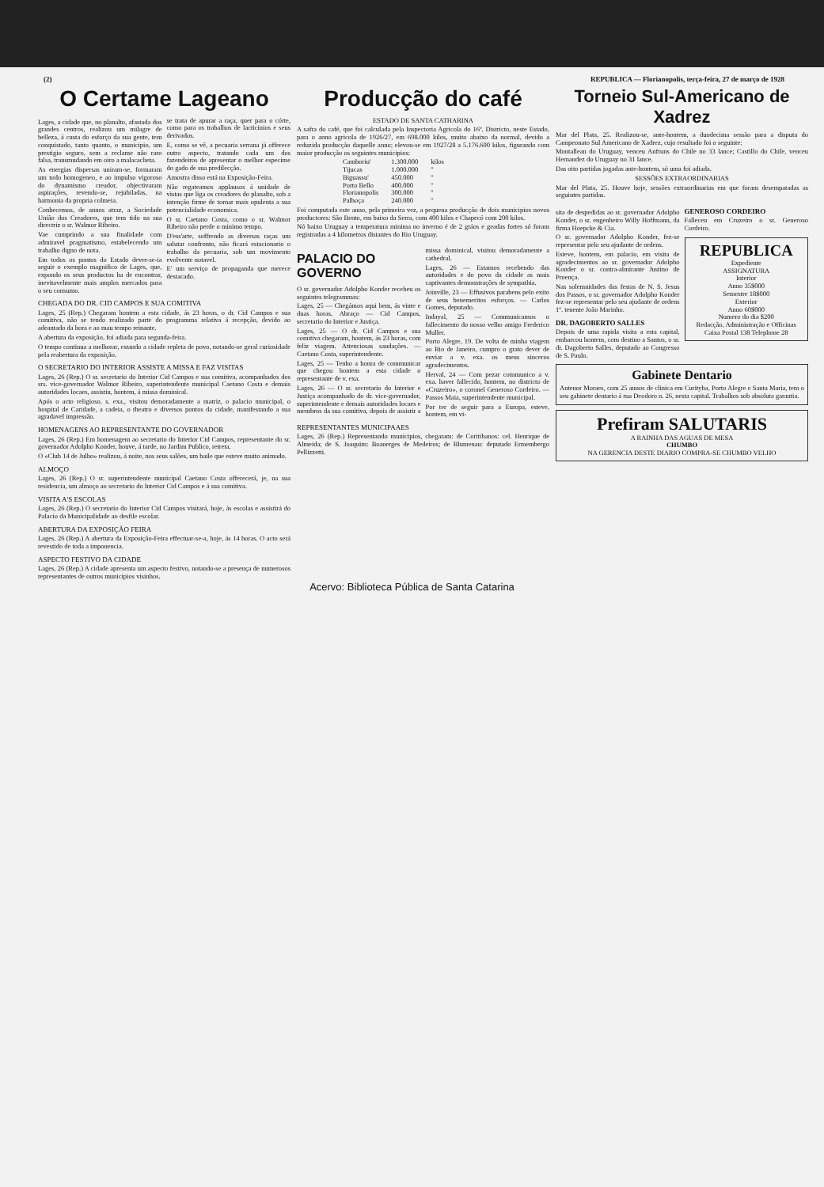(2) REPUBLICA — Florianopolis, terça-feira, 27 de março de 1928
O Certame Lageano
Lages, a cidade que, no planalto, afastada dos grandes centros, realizou um milagre de belleza, á custa do esforço da sua gente, tem conquistado, tanto quanto, o municipio, um prestigio seguro, sem a reclame não raro falsa, transmudando em oiro a malacacheta.
As energias dispersas uniram-se, formaram um todo homogeneo, e ao impulso vigoroso do dynamismo creador, objectivaram aspirações, revendo-se, rejubiladas, na harmonia da propria colmeia.
Conhecemos, de annos atraz, a Sociedade União dos Creadores, que tem tido na sua directriz o sr. Walmor Ribeiro.
Vae cumprindo a sua finalidade com admiravel pragmatismo, estabelecendo um trabalho digno de nota.
Em todos os pontos do Estado dever-se-ia seguir o exemplo magnifico de Lages, que, expondo os seus productos ha de encontrar, inevitavelmente mais amplos mercados para o seu consumo.
se trata de apurar a raça, quer para o córte, como para os trabalhos de lacticinios e seus derivados.
E, como se vê, a pecuaria serrana já offerece outro aspecto, tratando cada um dos fazendeiros de apresentar o melhor especime do gado de sua predilecção.
Amostra disso está na Exposição-Feira.
Não regateamos applausos á unidade de vistas que liga os creadores do planalto, sob a intenção firme de tornar mais opulenta a sua potencialidade economica.
O sr. Caetano Costa, como o sr. Walmor Ribeiro não perde o minimo tempo.
D'ess'arte, soffrendo as diversas raças um salutar confronto, não ficará estacionario o trabalho da pecuaria, sob um movimento evolvente notavel.
E' um serviço de propaganda que merece destacado.
CHEGADA DO DR. CID CAMPOS E SUA COMITIVA
Lages, 25 (Rep.) Chegaram hontem a esta cidade, ás 23 horas, o dr. Cid Campos e sua comitiva, não se tendo realizado parte do programma relativa á recepção, devido ao adeantado da hora e ao mau tempo reinante.
A abertura da exposição, foi adiada para segunda-feira.
O tempo continua a melhorar, estando a cidade repleta de povo, notando-se geral curiosidade pela reabertura da exposição.
O SECRETARIO DO INTERIOR ASSISTE A MISSA E FAZ VISITAS
Lages, 26 (Rep.) O sr. secretario do Interior Cid Campos e sua comitiva, acompanhados dos srs. vice-governador Walmor Ribeiro, superintendente municipal Caetano Costa e demais autoridades locaes, assistiu, hontem, á missa dominical.
Após o acto religioso, s. exa., visitou demoradamente a matriz, o palacio municipal, o hospital de Caridade, a cadeia, o theatro e diversos pontos da cidade, manifestando a sua agradavel impressão.
HOMENAGENS AO REPRESENTANTE DO GOVERNADOR
Lages, 26 (Rep.) Em homenagem ao secretario do Interior Cid Campos, representante do sr. governador Adolpho Konder, houve, á tarde, no Jardim Publico, retreta.
O «Club 14 de Julho» realizou, á noite, nos seus salões, um baile que esteve muito animado.
ALMOÇO
Lages, 26 (Rep.) O sr. superintendente municipal Caetano Costa offerecerá, je, na sua residencia, um almoço ao secretario do Interior Cid Campos e á sua comitiva.
VISITA A'S ESCOLAS
Lages, 26 (Rep.) O secretario do Interior Cid Campos visitará, hoje, ás escolas e assistirá do Palacio da Municipalidade ao desfile escolar.
ABERTURA DA EXPOSIÇÃO FEIRA
Lages, 26 (Rep.) A abertura da Exposição-Feira effectuar-se-a, hoje, ás 14 horas. O acto será revestido de toda a imponencia.
ASPECTO FESTIVO DA CIDADE
Lages, 26 (Rep.) A cidade apresenta um aspecto festivo, notando-se a presença de numerosos representantes de outros municipios visinhos.
Producção do café
ESTADO DE SANTA CATHARINA
A safra do café, que foi calculada pela Inspectoria Agricola do 16º. Districto, neste Estado, para o anno agricola de 1926/27, em 698.000 kilos, muito abaixo da normal, devido a reduzida producção daquelle anno; elevou-se em 1927/28 a 5.176.600 kilos, figurando com maior producção os seguintes municipios:
| Camboriu' | 1.300.000 | kilos |
| Tijucas | 1.000.000 | '' |
| Biguassu' | 450.000 | '' |
| Porto Bello | 400.000 | '' |
| Florianopolis | 300.000 | '' |
| Palhoça | 240.000 | '' |
Foi computada este anno, pela primeira vez, a pequena producção de dois municipios novos productores: São Bento, em baixo da Serra, com 400 kilos e Chapecó com 200 kilos.
Nó baixo Uruguay a temperatura minima no inverno é de 2 gráos e geadas fortes só foram registradas a 4 kilometros distantes do Rio Uruguay.
PALACIO DO GOVERNO
O sr. governador Adolpho Konder recebeu os seguintes telegrammas:
Lages, 25 — Chegámos aqui bem, ás vinte e duas horas. Abraço — Cid Campos, secretario do Interior e Justiça.
Lages, 25 — O dr. Cid Campos e sua comitiva chegaram, hontem, ás 23 horas, com feliz viagem. Attenciosas saudações. — Caetano Costa, superintendente.
Lages, 25 — Tenho a honra de communicar que chegou hontem a esta cidade o representante de v. exa.
Lages, 26 — O sr. secretario do Interior e Justiça acompanhado do dr. vice-governador, superintendente e demais autoridades locaes e membros da sua comitiva, depois de assistir a missa dominical, visitou demoradamente a cathedral.
Lages, 26 — Estamos recebendo das autoridades e do povo da cidade as mais captivantes demonstrações de sympathia.
Joinville, 23 — Effusivos parabens pelo exito de seus benemeritos esforços. — Carlos Gomes, deputado.
Indayal, 25 — Communicamos o fallecimento do nosso velho amigo Frederico Muller.
Porto Alegre, 19. De volta de minha viagem ao Rio de Janeiro, cumpro o grato dever de enviar a v. exa. os meus sinceros agradecimentos.
Herval, 24 — Com pezar communico a v. exa. haver fallecido, hontem, no districto de «Cruzeiro», o coronel Generoso Cordeiro. — Passos Maia, superintendente municipal.
Por ter de seguir para a Europa, esteve, hontem, em vi-
REPRESENTANTES MUNICIPAAES
Lages, 26 (Rep.) Representando municipios, chegaram: de Coritibanos: cel. Henrique de Almeida; de S. Joaquim: Boanerges de Medeiros; de Blumenau: deputado Ermembergo Pellizzetti.
Torneio Sul-Americano de Xadrez
Mar del Plata, 25. Realizou-se, ante-hontem, a duodecima sessão para a disputa do Campeonato Sul Americano de Xadrez, cujo resultado foi o seguinte:
Montallean do Uruguay, venceu Anfruns do Chile no 33 lance; Castillo do Chile, venceu Hernandez do Uruguay no 31 lance.
Das oito partidas jogadas ante-hontem, só uma foi adiada.
SESSÕES EXTRAORDINARIAS
Mar del Plata, 25. Houve hoje, sessões extraordinarias em que foram desempatadas as seguintes partidas.
sita de despedidas ao sr. governador Adolpho Konder, o sr. engenheiro Willy Hoffmann, da firma Hoepcke & Cia.
O sr. governador Adolpho Konder, fez-se representar pelo seu ajudante de ordens.
Esteve, hontem, em palacio, em visita de agradecimentos ao sr. governador Adolpho Konder o sr. contra-almirante Justino de Proença.
Nas solemnidades das festas de N. S. Jesus dos Passos, o sr. governador Adolpho Konder fez-se representar pelo seu ajudante de ordens 1º. tenente João Marinho.
DR. DAGOBERTO SALLES
Depois de uma rapida visita a esta capital, embarcou hontem, com destino a Santos, o sr. dr. Dagoberto Salles, deputado ao Congresso de S. Paulo.
GENEROSO CORDEIRO
Falleceu em Cruzeiro o sr. Generoso Cordeiro.
REPUBLICA
Expediente
ASSIGNATURA
Interior
Anno 35$000
Semestre 18$000
Exterior
Anno 60$000
Numero do dia $200
Redacção, Administração e Officinas
Caixa Postal 138 Telephone 28
Gabinete Dentario
Antenor Moraes, com 25 annos de clinica em Curityba, Porto Alegre e Santa Maria, tem o seu gabinete dentario á rua Deodoro n. 26, nesta capital. Trabalhos sob absoluta garantia.
Prefiram SALUTARIS
A RAINHA DAS AGUAS DE MESA
CHUMBO
NA GERENCIA DESTE DIARIO COMPRA-SE CHUMBO VELHO
Acervo: Biblioteca Pública de Santa Catarina